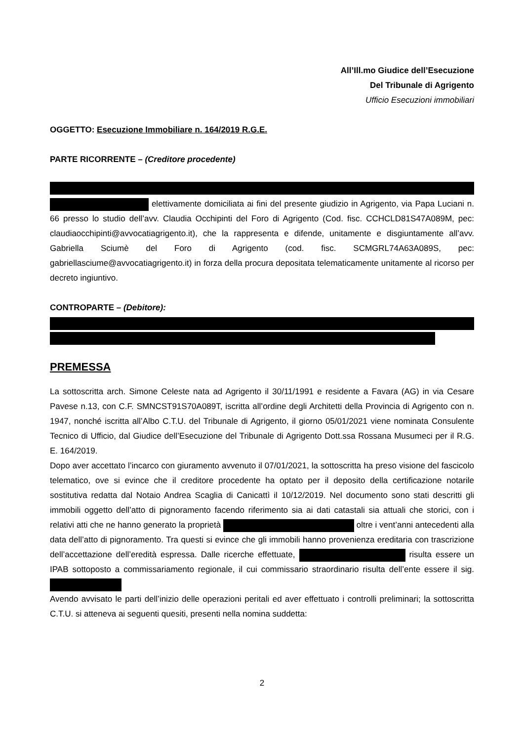All’Ill.mo Giudice dell’Esecuzione
Del Tribunale di Agrigento
Ufficio Esecuzioni immobiliari
OGGETTO: Esecuzione Immobiliare n. 164/2019 R.G.E.
PARTE RICORRENTE – (Creditore procedente)
elettivamente domiciliata ai fini del presente giudizio in Agrigento, via Papa Luciani n. 66 presso lo studio dell’avv. Claudia Occhipinti del Foro di Agrigento (Cod. fisc. CCHCLD81S47A089M, pec: claudiaocchipinti@avvocatiagrigento.it), che la rappresenta e difende, unitamente e disgiuntamente all’avv. Gabriella Sciumè del Foro di Agrigento (cod. fisc. SCMGRL74A63A089S, pec: gabriellasciume@avvocatiagrigento.it) in forza della procura depositata telematicamente unitamente al ricorso per decreto ingiuntivo.
CONTROPARTE – (Debitore):
PREMESSA
La sottoscritta arch. Simone Celeste nata ad Agrigento il 30/11/1991 e residente a Favara (AG) in via Cesare Pavese n.13, con C.F. SMNCST91S70A089T, iscritta all’ordine degli Architetti della Provincia di Agrigento con n. 1947, nonché iscritta all’Albo C.T.U. del Tribunale di Agrigento, il giorno 05/01/2021 viene nominata Consulente Tecnico di Ufficio, dal Giudice dell’Esecuzione del Tribunale di Agrigento Dott.ssa Rossana Musumeci per il R.G. E. 164/2019.
Dopo aver accettato l’incarco con giuramento avvenuto il 07/01/2021, la sottoscritta ha preso visione del fascicolo telematico, ove si evince che il creditore procedente ha optato per il deposito della certificazione notarile sostitutiva redatta dal Notaio Andrea Scaglia di Canicattì il 10/12/2019. Nel documento sono stati descritti gli immobili oggetto dell’atto di pignoramento facendo riferimento sia ai dati catastali sia attuali che storici, con i relativi atti che ne hanno generato la proprietà oltre i vent’anni antecedenti alla data dell’atto di pignoramento. Tra questi si evince che gli immobili hanno provenienza ereditaria con trascrizione dell’accettazione dell’eredità espressa. Dalle ricerche effettuate, risulta essere un IPAB sottoposto a commissariamento regionale, il cui commissario straordinario risulta dell’ente essere il sig.
Avendo avvisato le parti dell’inizio delle operazioni peritali ed aver effettuato i controlli preliminari; la sottoscritta C.T.U. si atteneva ai seguenti quesiti, presenti nella nomina suddetta:
2